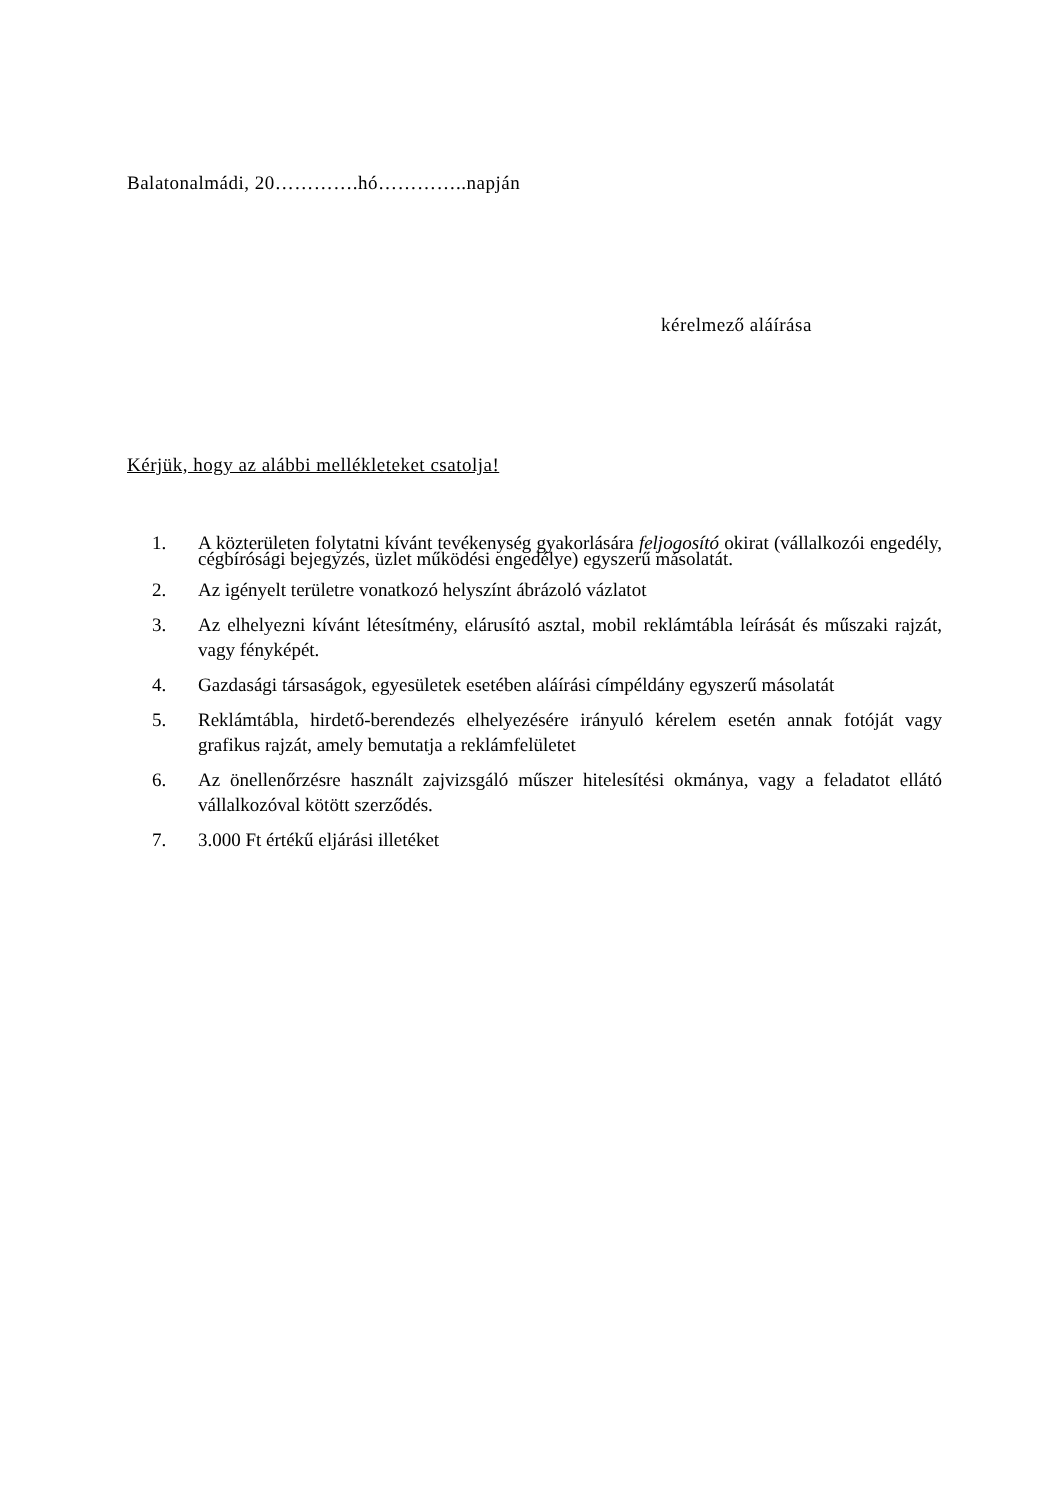Balatonalmádi, 20………….hó…………..napján
kérelmező aláírása
Kérjük, hogy az alábbi mellékleteket csatolja!
1. A közterületen folytatni kívánt tevékenység gyakorlására feljogosító okirat (vállalkozói engedély, cégbírósági bejegyzés, üzlet működési engedélye) egyszerű másolatát.
2. Az igényelt területre vonatkozó helyszínt ábrázoló vázlatot
3. Az elhelyezni kívánt létesítmény, elárusító asztal, mobil reklámtábla leírását és műszaki rajzát, vagy fényképét.
4. Gazdasági társaságok, egyesületek esetében aláírási címpéldány egyszerű másolatát
5. Reklámtábla, hirdető-berendezés elhelyezésére irányuló kérelem esetén annak fotóját vagy grafikus rajzát, amely bemutatja a reklámfelületet
6. Az önellenőrzésre használt zajvizsgáló műszer hitelesítési okmánya, vagy a feladatot ellátó vállalkozóval kötött szerződés.
7. 3.000 Ft értékű eljárási illetéket